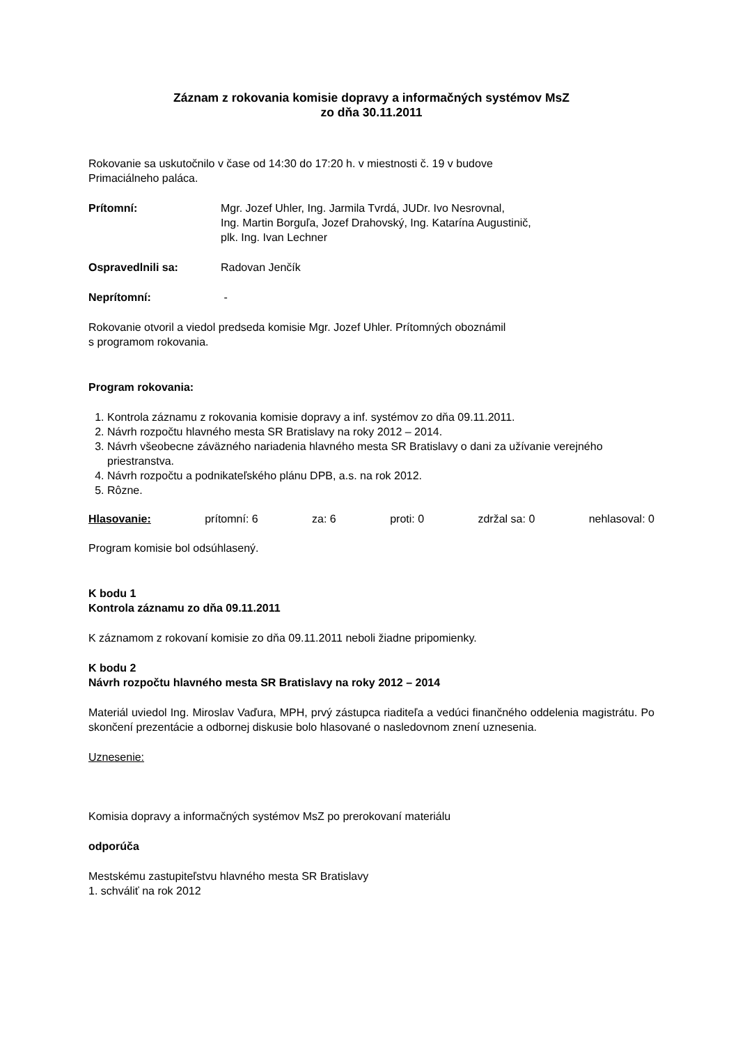Záznam z rokovania komisie dopravy a informačných systémov MsZ
zo dňa 30.11.2011
Rokovanie sa uskutočnilo v čase od 14:30 do 17:20 h. v miestnosti č. 19 v budove
Primaciálneho paláca.
Prítomní: Mgr. Jozef Uhler, Ing. Jarmila Tvrdá, JUDr. Ivo Nesrovnal,
Ing. Martin Borguľa, Jozef Drahovský, Ing. Katarína Augustinič,
plk. Ing. Ivan Lechner
Ospravedlnili sa: Radovan Jenčík
Neprítomní: -
Rokovanie otvoril a viedol predseda komisie Mgr. Jozef Uhler. Prítomných oboznámil
s programom rokovania.
Program rokovania:
1. Kontrola záznamu z rokovania komisie dopravy a inf. systémov zo dňa 09.11.2011.
2. Návrh rozpočtu hlavného mesta SR Bratislavy na roky 2012 – 2014.
3. Návrh všeobecne záväzného nariadenia hlavného mesta SR Bratislavy o dani za užívanie verejného priestranstva.
4. Návrh rozpočtu a podnikateľského plánu DPB, a.s. na rok 2012.
5. Rôzne.
Hlasovanie: prítomní: 6 za: 6 proti: 0 zdržal sa: 0 nehlasoval: 0
Program komisie bol odsúhlasený.
K bodu 1
Kontrola záznamu zo dňa 09.11.2011
K záznamom z rokovaní komisie zo dňa 09.11.2011 neboli žiadne pripomienky.
K bodu 2
Návrh rozpočtu hlavného mesta SR Bratislavy na roky 2012 – 2014
Materiál uviedol Ing. Miroslav Vaďura, MPH, prvý zástupca riaditeľa a vedúci finančného oddelenia magistrátu. Po skončení prezentácie a odbornej diskusie bolo hlasované o nasledovnom znení uznesenia.
Uznesenie:
Komisia dopravy a informačných systémov MsZ po prerokovaní materiálu
odporúča
Mestskému zastupiteľstvu hlavného mesta SR Bratislavy
1. schváliť na rok 2012